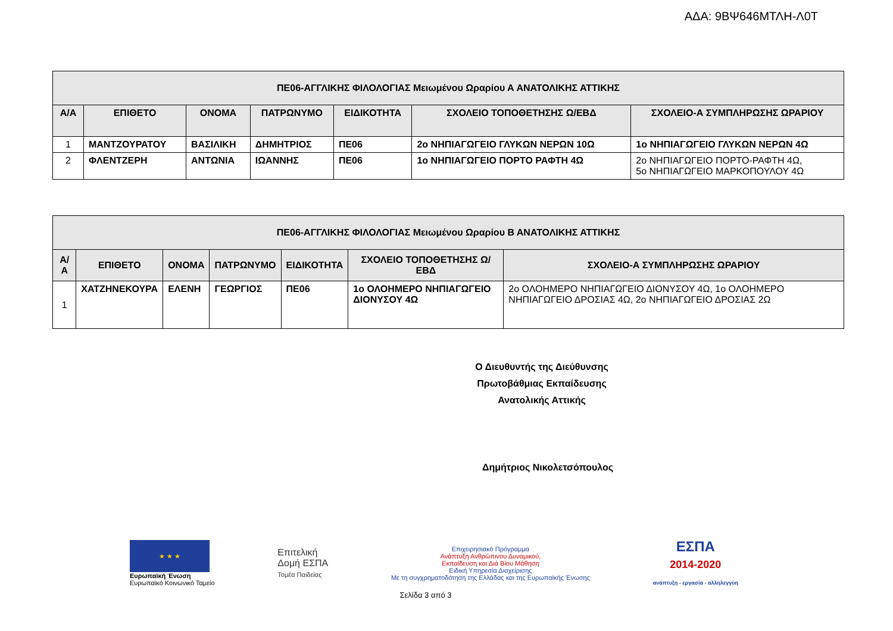ΑΔΑ: 9ΒΨ646ΜΤΛΗ-Λ0Τ
| ΠΕ06-ΑΓΓΛΙΚΗΣ ΦΙΛΟΛΟΓΙΑΣ Μειωμένου Ωραρίου Α ΑΝΑΤΟΛΙΚΗΣ ΑΤΤΙΚΗΣ | | | | | | |
| --- | --- | --- | --- | --- | --- | --- |
| Α/Α | ΕΠΙΘΕΤΟ | ΟΝΟΜΑ | ΠΑΤΡΩΝΥΜΟ | ΕΙΔΙΚΟΤΗΤΑ | ΣΧΟΛΕΙΟ ΤΟΠΟΘΕΤΗΣΗΣ Ω/ΕΒΔ | ΣΧΟΛΕΙΟ-Α ΣΥΜΠΛΗΡΩΣΗΣ ΩΡΑΡΙΟΥ |
| 1 | ΜΑΝΤΖΟΥΡΑΤΟΥ | ΒΑΣΙΛΙΚΗ | ΔΗΜΗΤΡΙΟΣ | ΠΕ06 | 2ο ΝΗΠΙΑΓΩΓΕΙΟ ΓΛΥΚΩΝ ΝΕΡΩΝ 10Ω | 1ο ΝΗΠΙΑΓΩΓΕΙΟ ΓΛΥΚΩΝ ΝΕΡΩΝ 4Ω |
| 2 | ΦΛΕΝΤΖΕΡΗ | ΑΝΤΩΝΙΑ | ΙΩΑΝΝΗΣ | ΠΕ06 | 1ο ΝΗΠΙΑΓΩΓΕΙΟ ΠΟΡΤΟ ΡΑΦΤΗ 4Ω | 2ο ΝΗΠΙΑΓΩΓΕΙΟ ΠΟΡΤΟ-ΡΑΦΤΗ 4Ω, 5ο ΝΗΠΙΑΓΩΓΕΙΟ ΜΑΡΚΟΠΟΥΛΟΥ 4Ω |
| ΠΕ06-ΑΓΓΛΙΚΗΣ ΦΙΛΟΛΟΓΙΑΣ Μειωμένου Ωραρίου Β ΑΝΑΤΟΛΙΚΗΣ ΑΤΤΙΚΗΣ | | | | | | |
| --- | --- | --- | --- | --- | --- | --- |
| Α/Α | ΕΠΙΘΕΤΟ | ΟΝΟΜΑ | ΠΑΤΡΩΝΥΜΟ | ΕΙΔΙΚΟΤΗΤΑ | ΣΧΟΛΕΙΟ ΤΟΠΟΘΕΤΗΣΗΣ Ω/ΕΒΔ | ΣΧΟΛΕΙΟ-Α ΣΥΜΠΛΗΡΩΣΗΣ ΩΡΑΡΙΟΥ |
| 1 | ΧΑΤΖΗΝΕΚΟΥΡΑ | ΕΛΕΝΗ | ΓΕΩΡΓΙΟΣ | ΠΕ06 | 1ο ΟΛΟΗΜΕΡΟ ΝΗΠΙΑΓΩΓΕΙΟ ΔΙΟΝΥΣΟΥ 4Ω | 2ο ΟΛΟΗΜΕΡΟ ΝΗΠΙΑΓΩΓΕΙΟ ΔΙΟΝΥΣΟΥ 4Ω, 1ο ΟΛΟΗΜΕΡΟ ΝΗΠΙΑΓΩΓΕΙΟ ΔΡΟΣΙΑΣ 4Ω, 2ο ΝΗΠΙΑΓΩΓΕΙΟ ΔΡΟΣΙΑΣ 2Ω |
Ο Διευθυντής της Διεύθυνσης
Πρωτοβάθμιας Εκπαίδευσης
Ανατολικής Αττικής
Δημήτριος Νικολετσόπουλος
★ ★ ★
Ευρωπαϊκή Ένωση
Ευρωπαϊκό Κοινωνικό Ταμείο
Επιτελική
Δομή ΕΣΠΑ
Τομέα Παιδείας
Επιχειρησιακό Πρόγραμμα
Ανάπτυξη Ανθρώπινου Δυναμικού,
Εκπαίδευση και Διά Βίου Μάθηση
Ειδική Υπηρεσία Διαχείρισης
Με τη συγχρηματοδότηση της Ελλάδας και της Ευρωπαϊκής Ένωσης
ΕΣΠΑ
2014-2020
ανάπτυξη - εργασία - αλληλεγγύη
Σελίδα 3 από 3